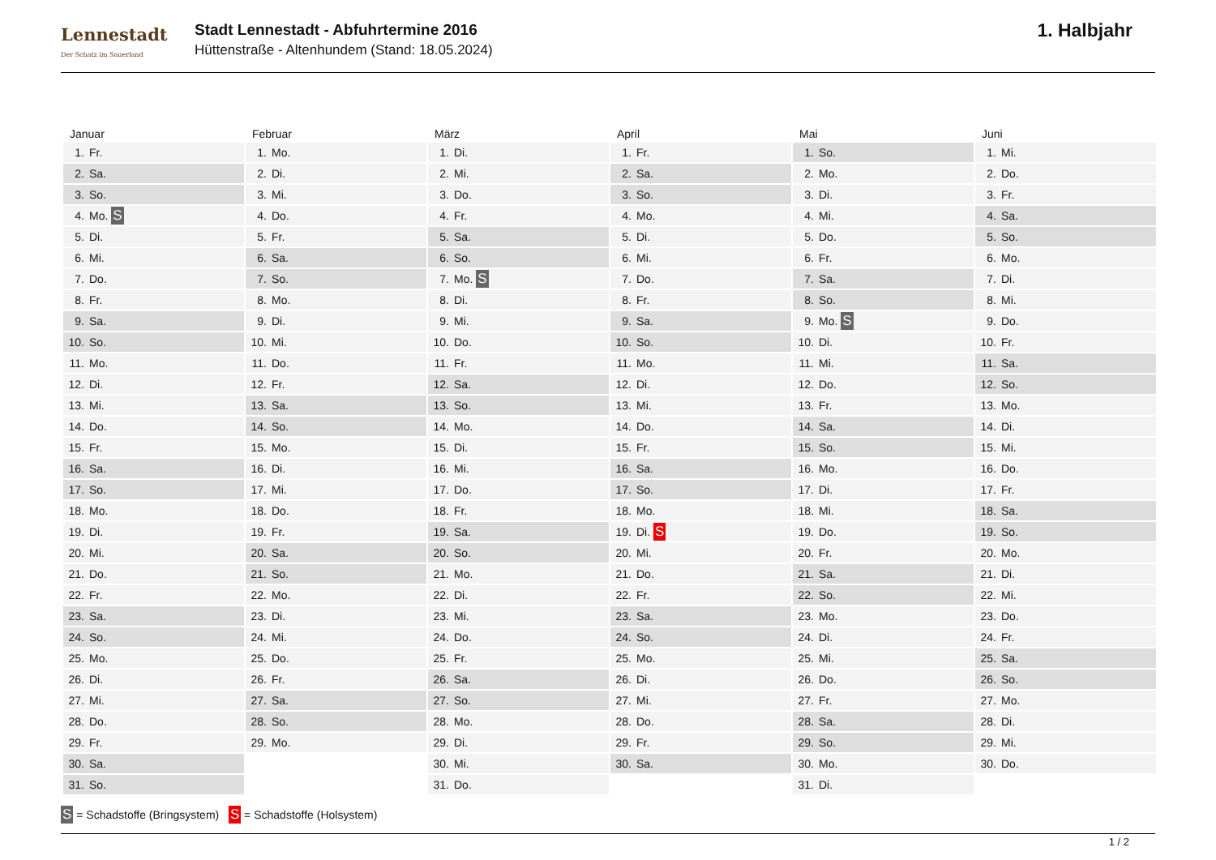Lennestadt
Der Schatz im Sauerland
Stadt Lennestadt - Abfuhrtermine 2016
Hüttenstraße - Altenhundem (Stand: 18.05.2024)
1. Halbjahr
| Januar | Februar | März | April | Mai | Juni |
| --- | --- | --- | --- | --- | --- |
| 1. Fr. | 1. Mo. | 1. Di. | 1. Fr. | 1. So. | 1. Mi. |
| 2. Sa. | 2. Di. | 2. Mi. | 2. Sa. | 2. Mo. | 2. Do. |
| 3. So. | 3. Mi. | 3. Do. | 3. So. | 3. Di. | 3. Fr. |
| 4. Mo. S | 4. Do. | 4. Fr. | 4. Mo. | 4. Mi. | 4. Sa. |
| 5. Di. | 5. Fr. | 5. Sa. | 5. Di. | 5. Do. | 5. So. |
| 6. Mi. | 6. Sa. | 6. So. | 6. Mi. | 6. Fr. | 6. Mo. |
| 7. Do. | 7. So. | 7. Mo. S | 7. Do. | 7. Sa. | 7. Di. |
| 8. Fr. | 8. Mo. | 8. Di. | 8. Fr. | 8. So. | 8. Mi. |
| 9. Sa. | 9. Di. | 9. Mi. | 9. Sa. | 9. Mo. S | 9. Do. |
| 10. So. | 10. Mi. | 10. Do. | 10. So. | 10. Di. | 10. Fr. |
| 11. Mo. | 11. Do. | 11. Fr. | 11. Mo. | 11. Mi. | 11. Sa. |
| 12. Di. | 12. Fr. | 12. Sa. | 12. Di. | 12. Do. | 12. So. |
| 13. Mi. | 13. Sa. | 13. So. | 13. Mi. | 13. Fr. | 13. Mo. |
| 14. Do. | 14. So. | 14. Mo. | 14. Do. | 14. Sa. | 14. Di. |
| 15. Fr. | 15. Mo. | 15. Di. | 15. Fr. | 15. So. | 15. Mi. |
| 16. Sa. | 16. Di. | 16. Mi. | 16. Sa. | 16. Mo. | 16. Do. |
| 17. So. | 17. Mi. | 17. Do. | 17. So. | 17. Di. | 17. Fr. |
| 18. Mo. | 18. Do. | 18. Fr. | 18. Mo. | 18. Mi. | 18. Sa. |
| 19. Di. | 19. Fr. | 19. Sa. | 19. Di. S | 19. Do. | 19. So. |
| 20. Mi. | 20. Sa. | 20. So. | 20. Mi. | 20. Fr. | 20. Mo. |
| 21. Do. | 21. So. | 21. Mo. | 21. Do. | 21. Sa. | 21. Di. |
| 22. Fr. | 22. Mo. | 22. Di. | 22. Fr. | 22. So. | 22. Mi. |
| 23. Sa. | 23. Di. | 23. Mi. | 23. Sa. | 23. Mo. | 23. Do. |
| 24. So. | 24. Mi. | 24. Do. | 24. So. | 24. Di. | 24. Fr. |
| 25. Mo. | 25. Do. | 25. Fr. | 25. Mo. | 25. Mi. | 25. Sa. |
| 26. Di. | 26. Fr. | 26. Sa. | 26. Di. | 26. Do. | 26. So. |
| 27. Mi. | 27. Sa. | 27. So. | 27. Mi. | 27. Fr. | 27. Mo. |
| 28. Do. | 28. So. | 28. Mo. | 28. Do. | 28. Sa. | 28. Di. |
| 29. Fr. | 29. Mo. | 29. Di. | 29. Fr. | 29. So. | 29. Mi. |
| 30. Sa. | | 30. Mi. | 30. Sa. | 30. Mo. | 30. Do. |
| 31. So. | | 31. Do. | | 31. Di. | |
S = Schadstoffe (Bringsystem) S = Schadstoffe (Holsystem)
1 / 2